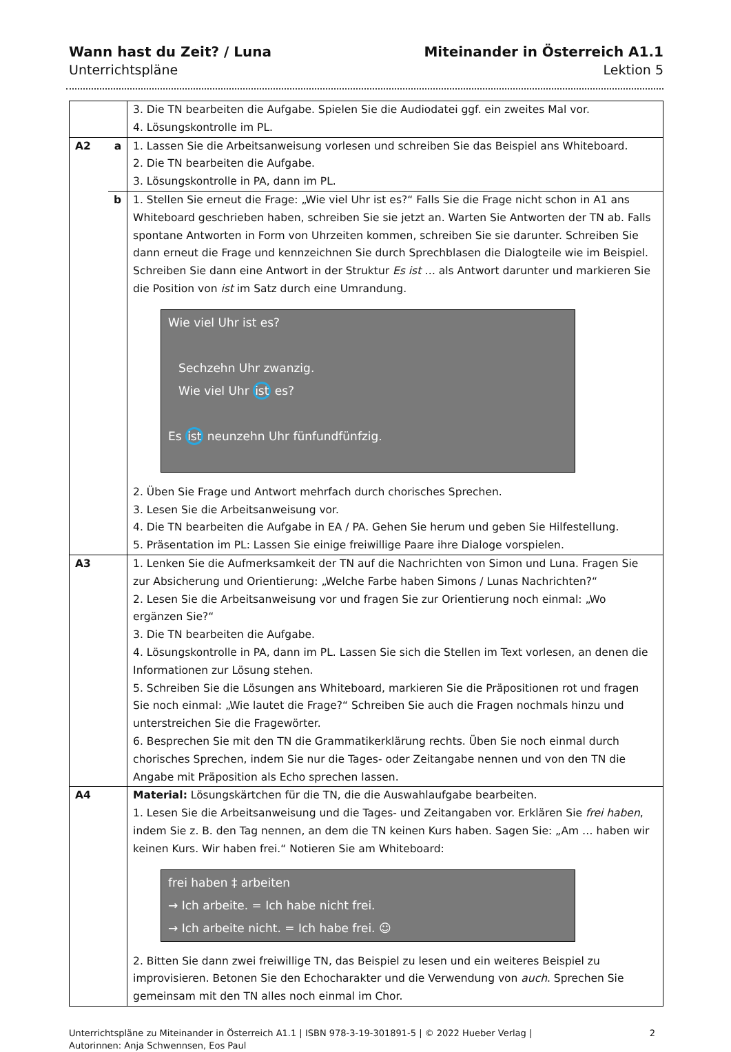Wann hast du Zeit? / Luna
Unterrichtspläne
Miteinander in Österreich A1.1
Lektion 5
| | | 3. Die TN bearbeiten die Aufgabe. Spielen Sie die Audiodatei ggf. ein zweites Mal vor. 4. Lösungskontrolle im PL. |
| A2 | a | 1. Lassen Sie die Arbeitsanweisung vorlesen und schreiben Sie das Beispiel ans Whiteboard. 2. Die TN bearbeiten die Aufgabe. 3. Lösungskontrolle in PA, dann im PL. |
| | b | 1. Stellen Sie erneut die Frage: „Wie viel Uhr ist es?“ Falls Sie die Frage nicht schon in A1 ans Whiteboard geschrieben haben, schreiben Sie sie jetzt an. Warten Sie Antworten der TN ab. Falls spontane Antworten in Form von Uhrzeiten kommen, schreiben Sie sie darunter. Schreiben Sie dann erneut die Frage und kennzeichnen Sie durch Sprechblasen die Dialogteile wie im Beispiel. Schreiben Sie dann eine Antwort in der Struktur Es ist … als Antwort darunter und markieren Sie die Position von ist im Satz durch eine Umrandung. Wie viel Uhr ist es? Sechzehn Uhr zwanzig. Wie viel Uhr ist es? Es ist neunzehn Uhr fünfundfünfzig. 2. Üben Sie Frage und Antwort mehrfach durch chorisches Sprechen. 3. Lesen Sie die Arbeitsanweisung vor. 4. Die TN bearbeiten die Aufgabe in EA / PA. Gehen Sie herum und geben Sie Hilfestellung. 5. Präsentation im PL: Lassen Sie einige freiwillige Paare ihre Dialoge vorspielen. |
| A3 | | 1. Lenken Sie die Aufmerksamkeit der TN auf die Nachrichten von Simon und Luna. Fragen Sie zur Absicherung und Orientierung: „Welche Farbe haben Simons / Lunas Nachrichten?“ 2. Lesen Sie die Arbeitsanweisung vor und fragen Sie zur Orientierung noch einmal: „Wo ergänzen Sie?“ 3. Die TN bearbeiten die Aufgabe. 4. Lösungskontrolle in PA, dann im PL. Lassen Sie sich die Stellen im Text vorlesen, an denen die Informationen zur Lösung stehen. 5. Schreiben Sie die Lösungen ans Whiteboard, markieren Sie die Präpositionen rot und fragen Sie noch einmal: „Wie lautet die Frage?“ Schreiben Sie auch die Fragen nochmals hinzu und unterstreichen Sie die Fragewörter. 6. Besprechen Sie mit den TN die Grammatikerklärung rechts. Üben Sie noch einmal durch chorisches Sprechen, indem Sie nur die Tages- oder Zeitangabe nennen und von den TN die Angabe mit Präposition als Echo sprechen lassen. |
| A4 | | Material: Lösungskärtchen für die TN, die die Auswahlaufgabe bearbeiten. 1. Lesen Sie die Arbeitsanweisung und die Tages- und Zeitangaben vor. Erklären Sie frei haben , indem Sie z. B. den Tag nennen, an dem die TN keinen Kurs haben. Sagen Sie: „Am … haben wir keinen Kurs. Wir haben frei.“ Notieren Sie am Whiteboard: frei haben ‡ arbeiten → Ich arbeite. = Ich habe nicht frei. → Ich arbeite nicht. = Ich habe frei. ☺ 2. Bitten Sie dann zwei freiwillige TN, das Beispiel zu lesen und ein weiteres Beispiel zu improvisieren. Betonen Sie den Echocharakter und die Verwendung von auch . Sprechen Sie gemeinsam mit den TN alles noch einmal im Chor. |
Unterrichtspläne zu Miteinander in Österreich A1.1 | ISBN 978-3-19-301891-5 | © 2022 Hueber Verlag |
Autorinnen: Anja Schwennsen, Eos Paul
2